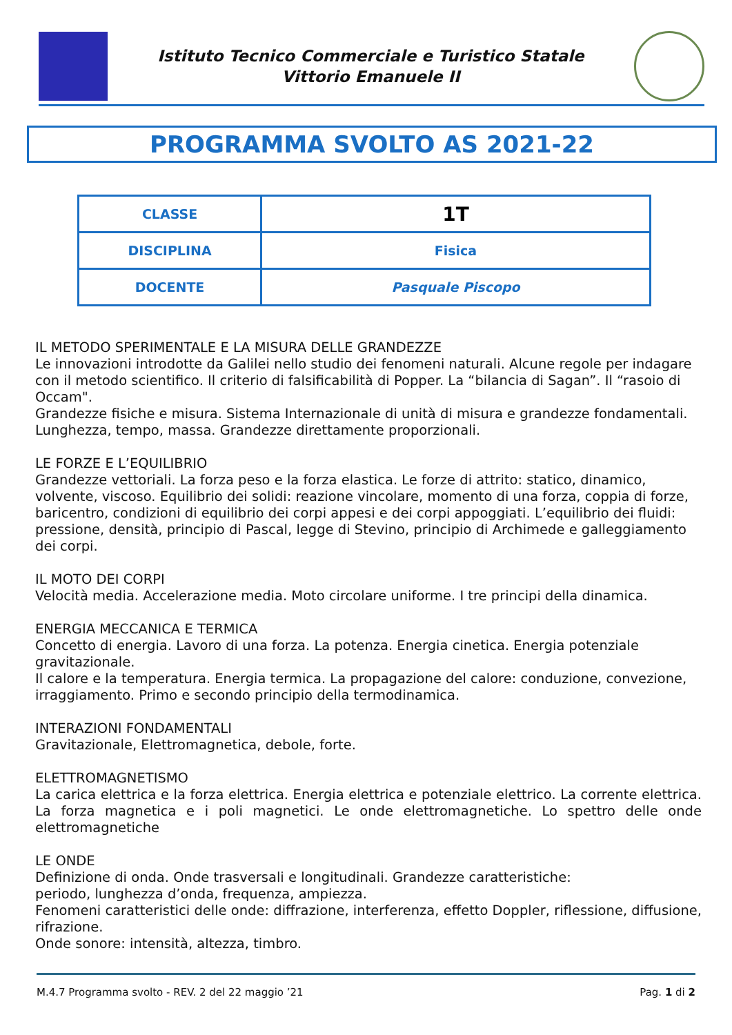Istituto Tecnico Commerciale e Turistico Statale
Vittorio Emanuele II
PROGRAMMA SVOLTO AS 2021-22
| CLASSE | 1T |
| DISCIPLINA | Fisica |
| DOCENTE | Pasquale Piscopo |
IL METODO SPERIMENTALE E LA MISURA DELLE GRANDEZZE
Le innovazioni introdotte da Galilei nello studio dei fenomeni naturali. Alcune regole per indagare con il metodo scientifico. Il criterio di falsificabilità di Popper. La “bilancia di Sagan”. Il “rasoio di Occam".
Grandezze fisiche e misura. Sistema Internazionale di unità di misura e grandezze fondamentali. Lunghezza, tempo, massa. Grandezze direttamente proporzionali.
LE FORZE E L’EQUILIBRIO
Grandezze vettoriali. La forza peso e la forza elastica. Le forze di attrito: statico, dinamico, volvente, viscoso. Equilibrio dei solidi: reazione vincolare, momento di una forza, coppia di forze, baricentro, condizioni di equilibrio dei corpi appesi e dei corpi appoggiati. L’equilibrio dei fluidi: pressione, densità, principio di Pascal, legge di Stevino, principio di Archimede e galleggiamento dei corpi.
IL MOTO DEI CORPI
Velocità media. Accelerazione media. Moto circolare uniforme. I tre principi della dinamica.
ENERGIA MECCANICA E TERMICA
Concetto di energia. Lavoro di una forza. La potenza. Energia cinetica. Energia potenziale gravitazionale.
Il calore e la temperatura. Energia termica. La propagazione del calore: conduzione, convezione, irraggiamento. Primo e secondo principio della termodinamica.
INTERAZIONI FONDAMENTALI
Gravitazionale, Elettromagnetica, debole, forte.
ELETTROMAGNETISMO
La carica elettrica e la forza elettrica. Energia elettrica e potenziale elettrico. La corrente elettrica. La forza magnetica e i poli magnetici. Le onde elettromagnetiche. Lo spettro delle onde elettromagnetiche
LE ONDE
Definizione di onda. Onde trasversali e longitudinali. Grandezze caratteristiche:
periodo, lunghezza d’onda, frequenza, ampiezza.
Fenomeni caratteristici delle onde: diffrazione, interferenza, effetto Doppler, riflessione, diffusione, rifrazione.
Onde sonore: intensità, altezza, timbro.
M.4.7 Programma svolto - REV. 2 del 22 maggio ’21 Pag. 1 di 2